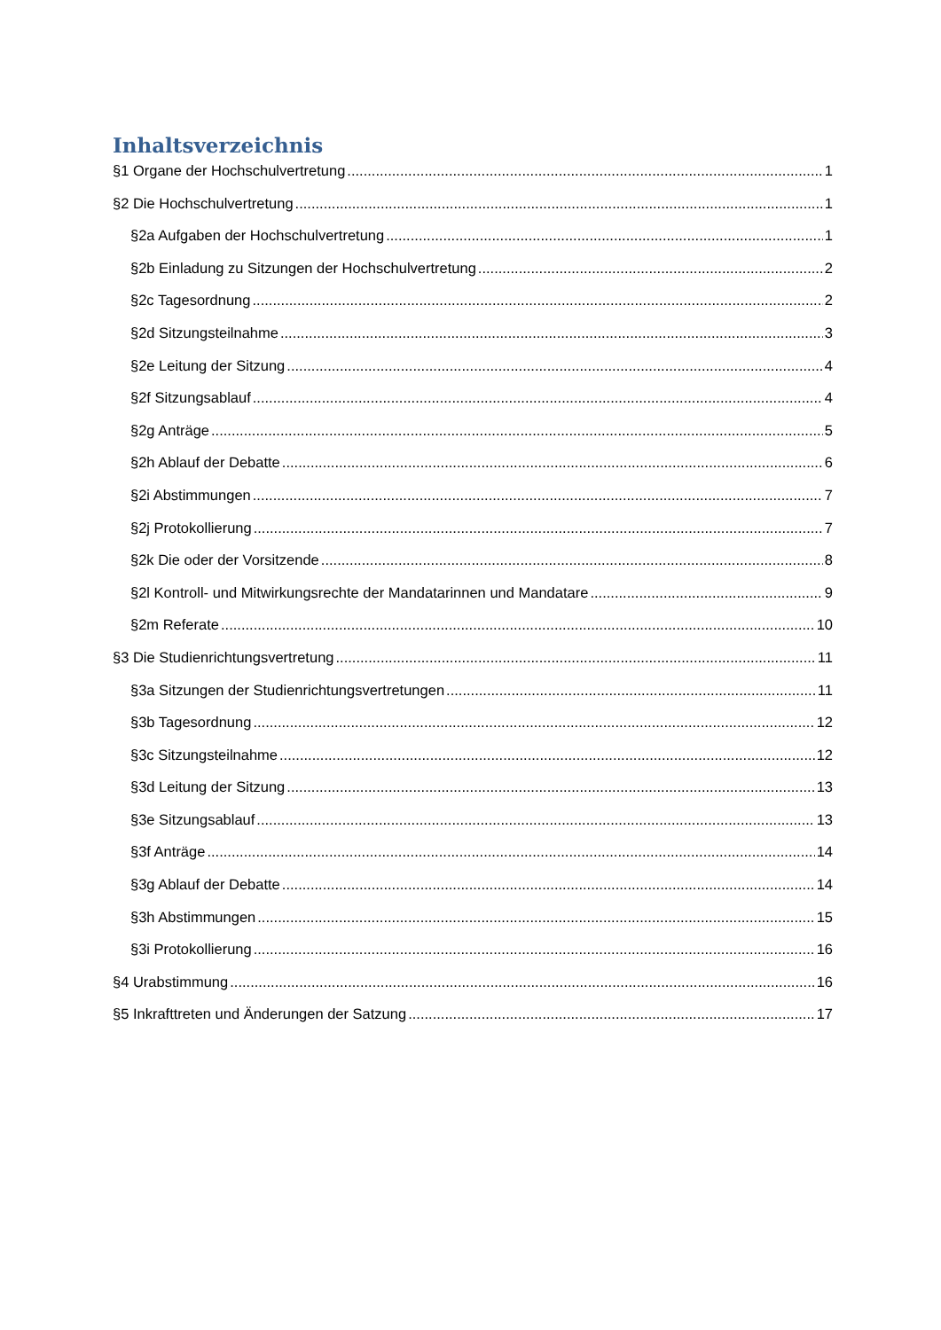Inhaltsverzeichnis
§1 Organe der Hochschulvertretung 1
§2 Die Hochschulvertretung 1
§2a Aufgaben der Hochschulvertretung 1
§2b Einladung zu Sitzungen der Hochschulvertretung 2
§2c Tagesordnung 2
§2d Sitzungsteilnahme 3
§2e Leitung der Sitzung 4
§2f Sitzungsablauf 4
§2g Anträge 5
§2h Ablauf der Debatte 6
§2i Abstimmungen 7
§2j Protokollierung 7
§2k Die oder der Vorsitzende 8
§2l Kontroll- und Mitwirkungsrechte der Mandatarinnen und Mandatare 9
§2m Referate 10
§3 Die Studienrichtungsvertretung 11
§3a Sitzungen der Studienrichtungsvertretungen 11
§3b Tagesordnung 12
§3c Sitzungsteilnahme 12
§3d Leitung der Sitzung 13
§3e Sitzungsablauf 13
§3f Anträge 14
§3g Ablauf der Debatte 14
§3h Abstimmungen 15
§3i Protokollierung 16
§4 Urabstimmung 16
§5 Inkrafttreten und Änderungen der Satzung 17